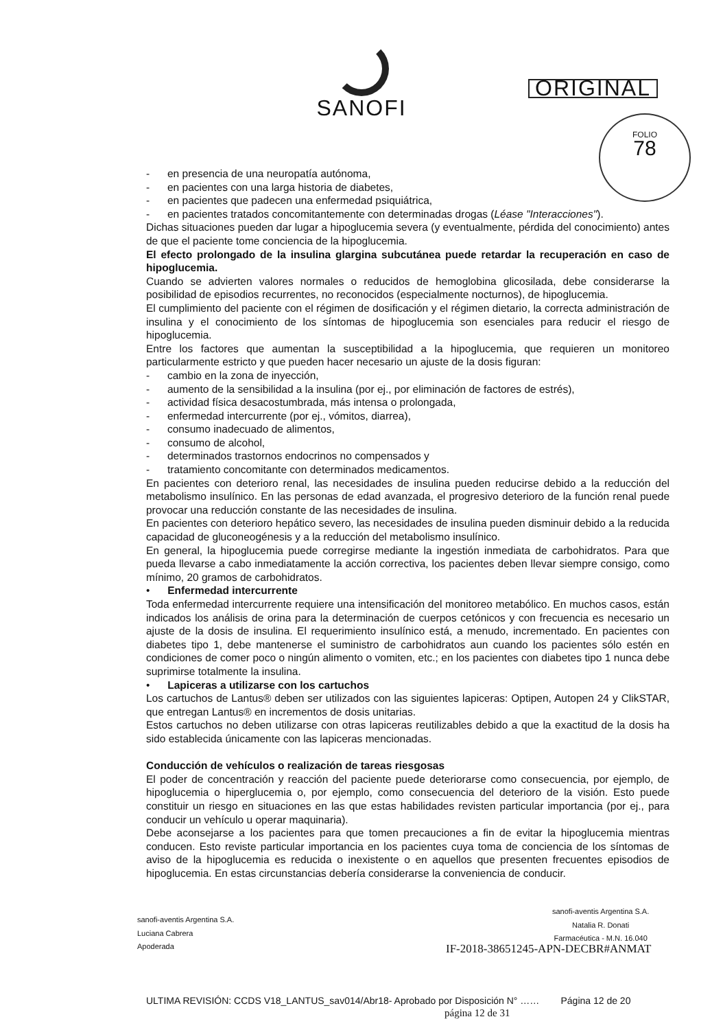SANOFI
ORIGINAL
FOLIO
78
- en presencia de una neuropatía autónoma,
- en pacientes con una larga historia de diabetes,
- en pacientes que padecen una enfermedad psiquiátrica,
- en pacientes tratados concomitantemente con determinadas drogas (Léase "Interacciones").
Dichas situaciones pueden dar lugar a hipoglucemia severa (y eventualmente, pérdida del conocimiento) antes de que el paciente tome conciencia de la hipoglucemia.
El efecto prolongado de la insulina glargina subcutánea puede retardar la recuperación en caso de hipoglucemia.
Cuando se advierten valores normales o reducidos de hemoglobina glicosilada, debe considerarse la posibilidad de episodios recurrentes, no reconocidos (especialmente nocturnos), de hipoglucemia.
El cumplimiento del paciente con el régimen de dosificación y el régimen dietario, la correcta administración de insulina y el conocimiento de los síntomas de hipoglucemia son esenciales para reducir el riesgo de hipoglucemia.
Entre los factores que aumentan la susceptibilidad a la hipoglucemia, que requieren un monitoreo particularmente estricto y que pueden hacer necesario un ajuste de la dosis figuran:
- cambio en la zona de inyección,
- aumento de la sensibilidad a la insulina (por ej., por eliminación de factores de estrés),
- actividad física desacostumbrada, más intensa o prolongada,
- enfermedad intercurrente (por ej., vómitos, diarrea),
- consumo inadecuado de alimentos,
- consumo de alcohol,
- determinados trastornos endocrinos no compensados y
- tratamiento concomitante con determinados medicamentos.
En pacientes con deterioro renal, las necesidades de insulina pueden reducirse debido a la reducción del metabolismo insulínico. En las personas de edad avanzada, el progresivo deterioro de la función renal puede provocar una reducción constante de las necesidades de insulina.
En pacientes con deterioro hepático severo, las necesidades de insulina pueden disminuir debido a la reducida capacidad de gluconeogénesis y a la reducción del metabolismo insulínico.
En general, la hipoglucemia puede corregirse mediante la ingestión inmediata de carbohidratos. Para que pueda llevarse a cabo inmediatamente la acción correctiva, los pacientes deben llevar siempre consigo, como mínimo, 20 gramos de carbohidratos.
• Enfermedad intercurrente
Toda enfermedad intercurrente requiere una intensificación del monitoreo metabólico. En muchos casos, están indicados los análisis de orina para la determinación de cuerpos cetónicos y con frecuencia es necesario un ajuste de la dosis de insulina. El requerimiento insulínico está, a menudo, incrementado. En pacientes con diabetes tipo 1, debe mantenerse el suministro de carbohidratos aun cuando los pacientes sólo estén en condiciones de comer poco o ningún alimento o vomiten, etc.; en los pacientes con diabetes tipo 1 nunca debe suprimirse totalmente la insulina.
• Lapiceras a utilizarse con los cartuchos
Los cartuchos de Lantus® deben ser utilizados con las siguientes lapiceras: Optipen, Autopen 24 y ClikSTAR, que entregan Lantus® en incrementos de dosis unitarias.
Estos cartuchos no deben utilizarse con otras lapiceras reutilizables debido a que la exactitud de la dosis ha sido establecida únicamente con las lapiceras mencionadas.
Conducción de vehículos o realización de tareas riesgosas
El poder de concentración y reacción del paciente puede deteriorarse como consecuencia, por ejemplo, de hipoglucemia o hiperglucemia o, por ejemplo, como consecuencia del deterioro de la visión. Esto puede constituir un riesgo en situaciones en las que estas habilidades revisten particular importancia (por ej., para conducir un vehículo u operar maquinaria).
Debe aconsejarse a los pacientes para que tomen precauciones a fin de evitar la hipoglucemia mientras conducen. Esto reviste particular importancia en los pacientes cuya toma de conciencia de los síntomas de aviso de la hipoglucemia es reducida o inexistente o en aquellos que presenten frecuentes episodios de hipoglucemia. En estas circunstancias debería considerarse la conveniencia de conducir.
sanofi-aventis Argentina S.A.
Luciana Cabrera
Apoderada
sanofi-aventis Argentina S.A.
Natalia R. Donati
Farmacéutica - M.N. 16.040
IF-2018-38651245-APN-DECBR#ANMAT
ULTIMA REVISIÓN: CCDS V18_LANTUS_sav014/Abr18- Aprobado por Disposición N° …… Página 12 de 20
página 12 de 31